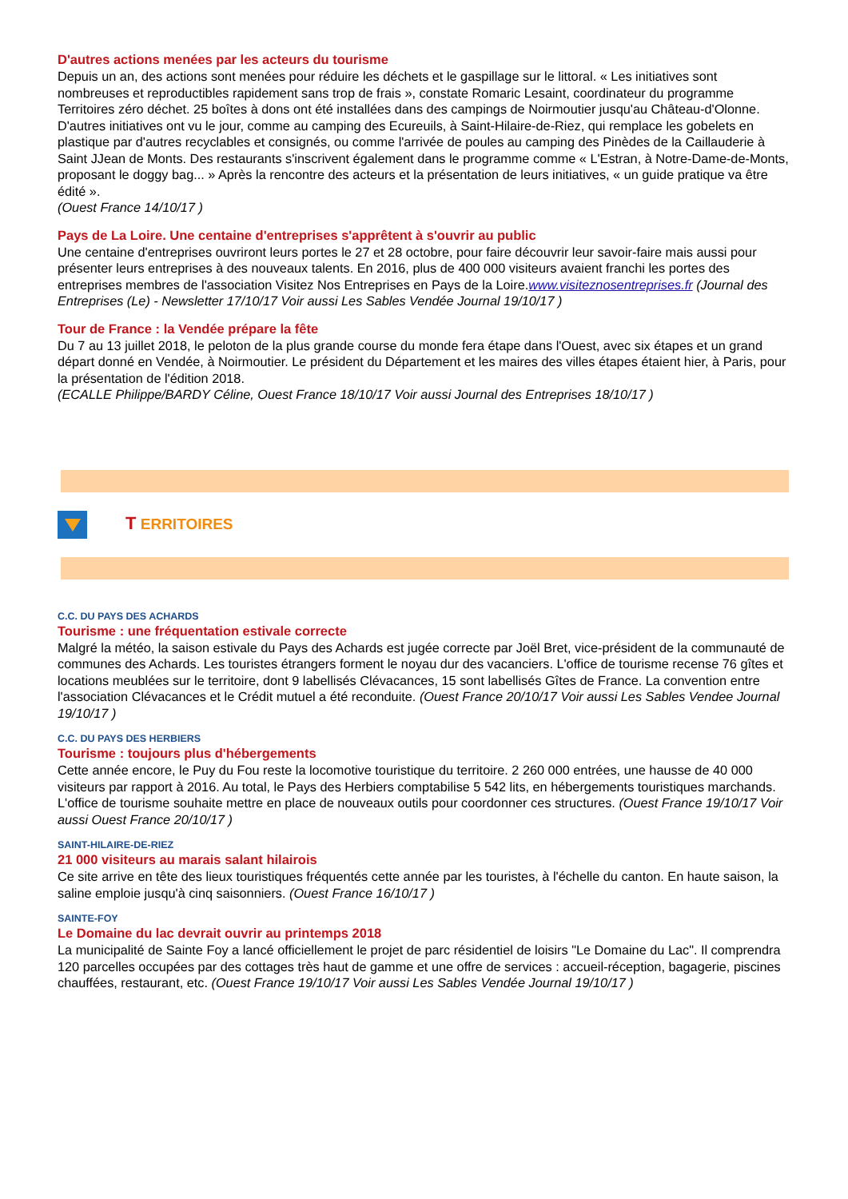D'autres actions menées par les acteurs du tourisme
Depuis un an, des actions sont menées pour réduire les déchets et le gaspillage sur le littoral. « Les initiatives sont nombreuses et reproductibles rapidement sans trop de frais », constate Romaric Lesaint, coordinateur du programme Territoires zéro déchet. 25 boîtes à dons ont été installées dans des campings de Noirmoutier jusqu'au Château-d'Olonne. D'autres initiatives ont vu le jour, comme au camping des Ecureuils, à Saint-Hilaire-de-Riez, qui remplace les gobelets en plastique par d'autres recyclables et consignés, ou comme l'arrivée de poules au camping des Pinèdes de la Caillauderie à Saint JJean de Monts. Des restaurants s'inscrivent également dans le programme comme « L'Estran, à Notre-Dame-de-Monts, proposant le doggy bag... » Après la rencontre des acteurs et la présentation de leurs initiatives, « un guide pratique va être édité ».
(Ouest France 14/10/17 )
Pays de La Loire. Une centaine d'entreprises s'apprêtent à s'ouvrir au public
Une centaine d'entreprises ouvriront leurs portes le 27 et 28 octobre, pour faire découvrir leur savoir-faire mais aussi pour présenter leurs entreprises à des nouveaux talents. En 2016, plus de 400 000 visiteurs avaient franchi les portes des entreprises membres de l'association Visitez Nos Entreprises en Pays de la Loire.www.visiteznosentreprises.fr (Journal des Entreprises (Le) - Newsletter 17/10/17 Voir aussi Les Sables Vendée Journal 19/10/17 )
Tour de France : la Vendée prépare la fête
Du 7 au 13 juillet 2018, le peloton de la plus grande course du monde fera étape dans l'Ouest, avec six étapes et un grand départ donné en Vendée, à Noirmoutier. Le président du Département et les maires des villes étapes étaient hier, à Paris, pour la présentation de l'édition 2018.
(ECALLE Philippe/BARDY Céline, Ouest France 18/10/17 Voir aussi Journal des Entreprises 18/10/17 )
T ERRITOIRES
C.C. DU PAYS DES ACHARDS
Tourisme : une fréquentation estivale correcte
Malgré la météo, la saison estivale du Pays des Achards est jugée correcte par Joël Bret, vice-président de la communauté de communes des Achards. Les touristes étrangers forment le noyau dur des vacanciers. L'office de tourisme recense 76 gîtes et locations meublées sur le territoire, dont 9 labellisés Clévacances, 15 sont labellisés Gîtes de France. La convention entre l'association Clévacances et le Crédit mutuel a été reconduite. (Ouest France 20/10/17 Voir aussi Les Sables Vendee Journal 19/10/17 )
C.C. DU PAYS DES HERBIERS
Tourisme : toujours plus d'hébergements
Cette année encore, le Puy du Fou reste la locomotive touristique du territoire. 2 260 000 entrées, une hausse de 40 000 visiteurs par rapport à 2016. Au total, le Pays des Herbiers comptabilise 5 542 lits, en hébergements touristiques marchands. L'office de tourisme souhaite mettre en place de nouveaux outils pour coordonner ces structures. (Ouest France 19/10/17 Voir aussi Ouest France 20/10/17 )
SAINT-HILAIRE-DE-RIEZ
21 000 visiteurs au marais salant hilairois
Ce site arrive en tête des lieux touristiques fréquentés cette année par les touristes, à l'échelle du canton. En haute saison, la saline emploie jusqu'à cinq saisonniers. (Ouest France 16/10/17 )
SAINTE-FOY
Le Domaine du lac devrait ouvrir au printemps 2018
La municipalité de Sainte Foy a lancé officiellement le projet de parc résidentiel de loisirs "Le Domaine du Lac". Il comprendra 120 parcelles occupées par des cottages très haut de gamme et une offre de services : accueil-réception, bagagerie, piscines chauffées, restaurant, etc. (Ouest France 19/10/17 Voir aussi Les Sables Vendée Journal 19/10/17 )